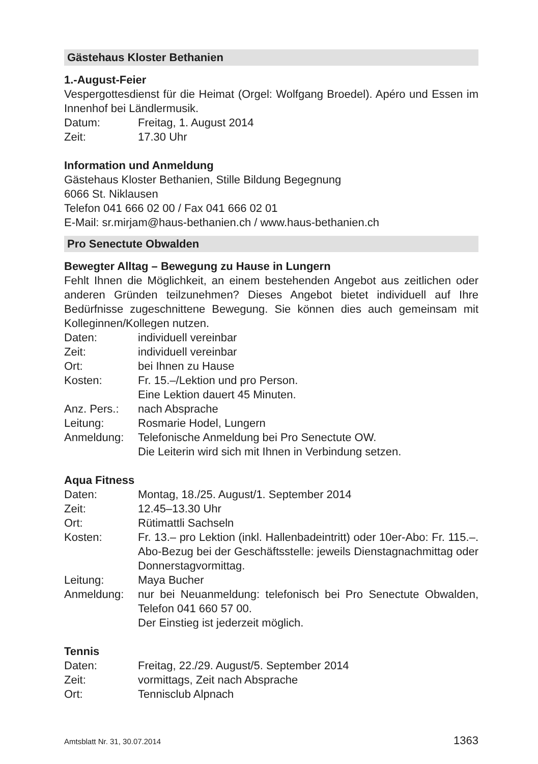Gästehaus Kloster Bethanien
1.-August-Feier
Vespergottesdienst für die Heimat (Orgel: Wolfgang Broedel). Apéro und Essen im Innenhof bei Ländlermusik.
Datum: Freitag, 1. August 2014
Zeit: 17.30 Uhr
Information und Anmeldung
Gästehaus Kloster Bethanien, Stille Bildung Begegnung
6066 St. Niklausen
Telefon 041 666 02 00 / Fax 041 666 02 01
E-Mail: sr.mirjam@haus-bethanien.ch / www.haus-bethanien.ch
Pro Senectute Obwalden
Bewegter Alltag – Bewegung zu Hause in Lungern
Fehlt Ihnen die Möglichkeit, an einem bestehenden Angebot aus zeitlichen oder anderen Gründen teilzunehmen? Dieses Angebot bietet individuell auf Ihre Bedürfnisse zugeschnittene Bewegung. Sie können dies auch gemeinsam mit Kolleginnen/Kollegen nutzen.
Daten: individuell vereinbar
Zeit: individuell vereinbar
Ort: bei Ihnen zu Hause
Kosten: Fr. 15.–/Lektion und pro Person.
Eine Lektion dauert 45 Minuten.
Anz. Pers.:
nach Absprache
Leitung: Rosmarie Hodel, Lungern
Anmeldung: Telefonische Anmeldung bei Pro Senectute OW.
Die Leiterin wird sich mit Ihnen in Verbindung setzen.
Aqua Fitness
Daten: Montag, 18./25. August/1. September 2014
Zeit: 12.45–13.30 Uhr
Ort: Rütimattli Sachseln
Kosten: Fr. 13.– pro Lektion (inkl. Hallenbadeintritt) oder 10er-Abo: Fr. 115.–. Abo-Bezug bei der Geschäftsstelle: jeweils Dienstagnachmittag oder Donnerstagvormittag.
Leitung: Maya Bucher
Anmeldung: nur bei Neuanmeldung: telefonisch bei Pro Senectute Obwalden, Telefon 041 660 57 00.
Der Einstieg ist jederzeit möglich.
Tennis
Daten: Freitag, 22./29. August/5. September 2014
Zeit: vormittags, Zeit nach Absprache
Ort: Tennisclub Alpnach
Amtsblatt Nr. 31, 30.07.2014 1363